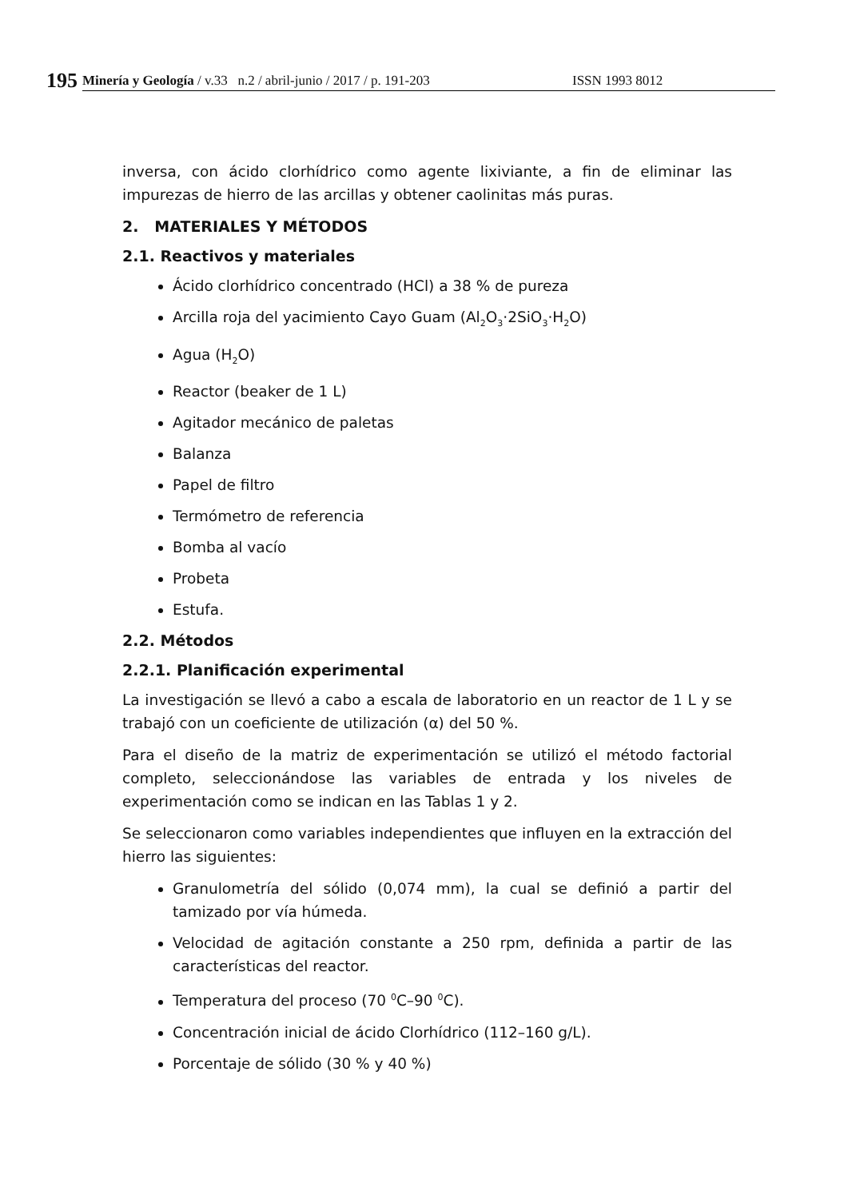195
Minería y Geología / v.33 n.2 / abril-junio / 2017 / p. 191-203 ISSN 1993 8012
inversa, con ácido clorhídrico como agente lixiviante, a fin de eliminar las impurezas de hierro de las arcillas y obtener caolinitas más puras.
2. MATERIALES Y MÉTODOS
2.1. Reactivos y materiales
Ácido clorhídrico concentrado (HCl) a 38 % de pureza
Arcilla roja del yacimiento Cayo Guam (Al<sub>2</sub>O<sub>3</sub>·2SiO<sub>3</sub>·H<sub>2</sub>O)
Agua (H<sub>2</sub>O)
Reactor (beaker de 1 L)
Agitador mecánico de paletas
Balanza
Papel de filtro
Termómetro de referencia
Bomba al vacío
Probeta
Estufa.
2.2. Métodos
2.2.1. Planificación experimental
La investigación se llevó a cabo a escala de laboratorio en un reactor de 1 L y se trabajó con un coeficiente de utilización (α) del 50 %.
Para el diseño de la matriz de experimentación se utilizó el método factorial completo, seleccionándose las variables de entrada y los niveles de experimentación como se indican en las Tablas 1 y 2.
Se seleccionaron como variables independientes que influyen en la extracción del hierro las siguientes:
Granulometría del sólido (0,074 mm), la cual se definió a partir del tamizado por vía húmeda.
Velocidad de agitación constante a 250 rpm, definida a partir de las características del reactor.
Temperatura del proceso (70 <sup>0</sup>C–90 <sup>0</sup>C).
Concentración inicial de ácido Clorhídrico (112–160 g/L).
Porcentaje de sólido (30 % y 40 %)